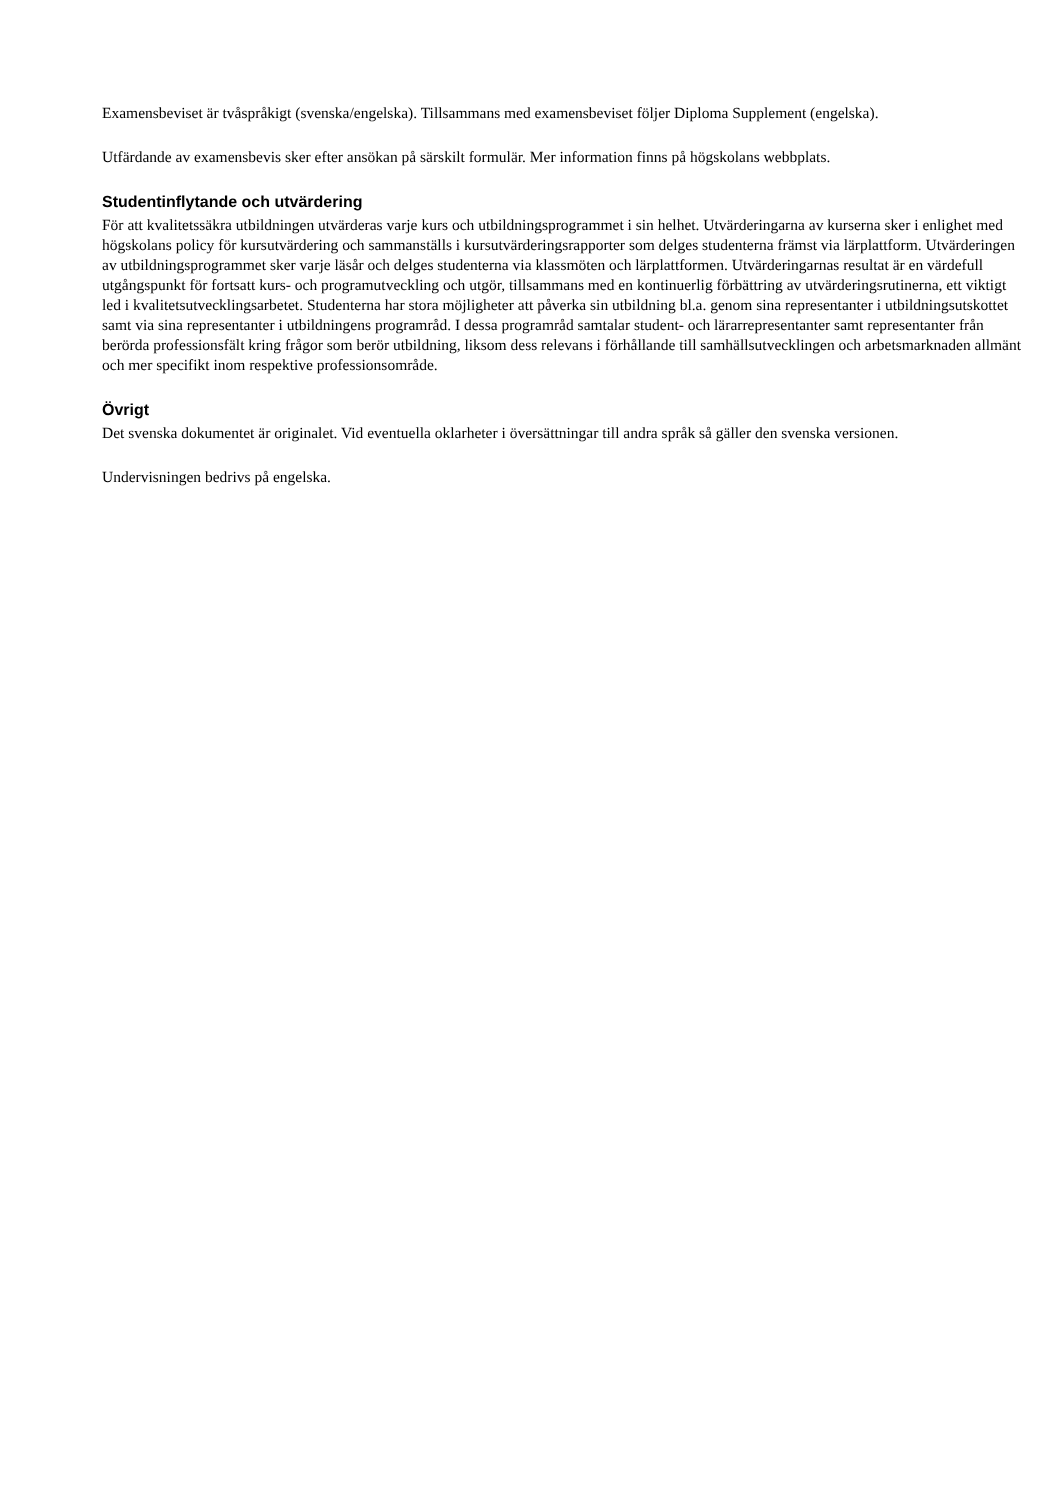Examensbeviset är tvåspråkigt (svenska/engelska). Tillsammans med examensbeviset följer Diploma Supplement (engelska).
Utfärdande av examensbevis sker efter ansökan på särskilt formulär. Mer information finns på högskolans webbplats.
Studentinflytande och utvärdering
För att kvalitetssäkra utbildningen utvärderas varje kurs och utbildningsprogrammet i sin helhet. Utvärderingarna av kurserna sker i enlighet med högskolans policy för kursutvärdering och sammanställs i kursutvärderingsrapporter som delges studenterna främst via lärplattform. Utvärderingen av utbildningsprogrammet sker varje läsår och delges studenterna via klassmöten och lärplattformen. Utvärderingarnas resultat är en värdefull utgångspunkt för fortsatt kurs- och programutveckling och utgör, tillsammans med en kontinuerlig förbättring av utvärderingsrutinerna, ett viktigt led i kvalitetsutvecklingsarbetet. Studenterna har stora möjligheter att påverka sin utbildning bl.a. genom sina representanter i utbildningsutskottet samt via sina representanter i utbildningens programråd. I dessa programråd samtalar student- och lärarrepresentanter samt representanter från berörda professionsfält kring frågor som berör utbildning, liksom dess relevans i förhållande till samhällsutvecklingen och arbetsmarknaden allmänt och mer specifikt inom respektive professionsområde.
Övrigt
Det svenska dokumentet är originalet. Vid eventuella oklarheter i översättningar till andra språk så gäller den svenska versionen.
Undervisningen bedrivs på engelska.